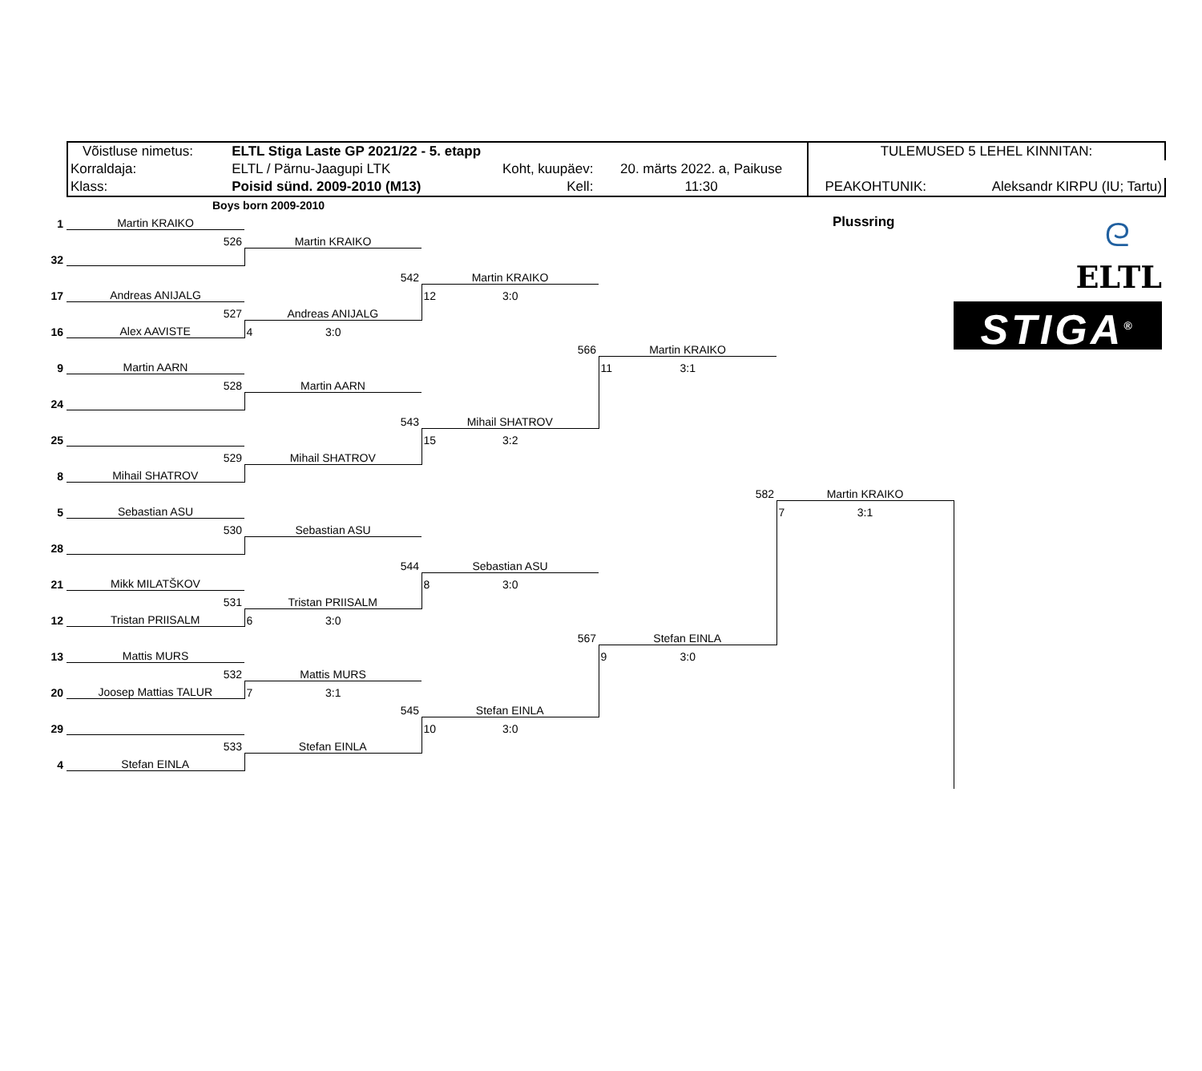| Võistluse nimetus: | ELTL Stiga Laste GP 2021/22 - 5. etapp | | | TULEMUSED 5 LEHEL KINNITAN: | | |
| Korraldaja: | ELTL / Pärnu-Jaagupi LTK | Koht, kuupäev: | 20. märts 2022. a, Paikuse | | | |
| Klass: | Poisid sünd. 2009-2010 (M13) | Kell: | 11:30 | PEAKOHTUNIK: | Aleksandr KIRPU (IU; Tartu) | |
Boys born 2009-2010
| 1 | Martin KRAIKO | | | | Plussring | ᘓ ELTL STIGA<sup>®</sup> |
| | 526 | Martin KRAIKO | | | | |
| 32 | | | | | | |
| | | 542 | Martin KRAIKO | | | |
| 17 | Andreas ANIJALG | | 12 3:0 | | | |
| | 527 | Andreas ANIJALG | | | | |
| 16 | Alex AAVISTE | 4 3:0 | | | | |
| | | | 566 | Martin KRAIKO | | |
| 9 | Martin AARN | | | 11 3:1 | | |
| | 528 | Martin AARN | | | | |
| 24 | | | | | | |
| | | 543 | Mihail SHATROV | | | |
| 25 | | | 15 3:2 | | | |
| | 529 | Mihail SHATROV | | | | |
| 8 | Mihail SHATROV | | | | | |
| | | | | 582 | Martin KRAIKO | |
| 5 | Sebastian ASU | | | | 7 3:1 | |
| | 530 | Sebastian ASU | | | | |
| 28 | | | | | | |
| | | 544 | Sebastian ASU | | | |
| 21 | Mikk MILATŠKOV | | 8 3:0 | | | |
| | 531 | Tristan PRIISALM | | | | |
| 12 | Tristan PRIISALM | 6 3:0 | | | | |
| | | | 567 | Stefan EINLA | | |
| 13 | Mattis MURS | | | 9 3:0 | | |
| | 532 | Mattis MURS | | | | |
| 20 | Joosep Mattias TALUR | 7 3:1 | | | | |
| | | 545 | Stefan EINLA | | | |
| 29 | | | 10 3:0 | | | |
| | 533 | Stefan EINLA | | | | |
| 4 | Stefan EINLA | | | | | |